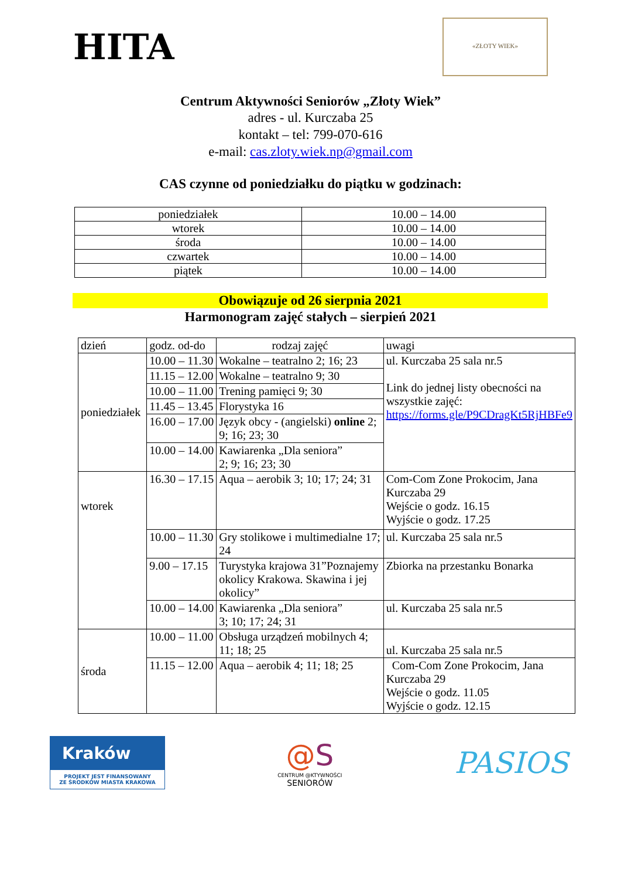HITA
«ZŁOTY WIEK»
Centrum Aktywności Seniorów „Złoty Wiek”
adres - ul. Kurczaba 25
kontakt – tel: 799-070-616
e-mail: cas.zloty.wiek.np@gmail.com
CAS czynne od poniedziałku do piątku w godzinach:
| poniedziałek | 10.00 – 14.00 |
| wtorek | 10.00 – 14.00 |
| środa | 10.00 – 14.00 |
| czwartek | 10.00 – 14.00 |
| piątek | 10.00 – 14.00 |
Obowiązuje od 26 sierpnia 2021
Harmonogram zajęć stałych – sierpień 2021
| dzień | godz. od-do | rodzaj zajęć | uwagi |
| --- | --- | --- | --- |
| poniedziałek | 10.00 – 11.30 | Wokalne – teatralno 2; 16; 23 | ul. Kurczaba 25 sala nr.5 Link do jednej listy obecności na wszystkie zajęć: https://forms.gle/P9CDragKt5RjHBFe9 |
| | 11.15 – 12.00 | Wokalne – teatralno 9; 30 | |
| | 10.00 – 11.00 | Trening pamięci 9; 30 | |
| | 11.45 – 13.45 | Florystyka 16 | |
| | 16.00 – 17.00 | Język obcy - (angielski) online 2; 9; 16; 23; 30 | |
| | 10.00 – 14.00 | Kawiarenka „Dla seniora” 2; 9; 16; 23; 30 | |
| wtorek | 16.30 – 17.15 | Aqua – aerobik 3; 10; 17; 24; 31 | Com-Com Zone Prokocim, Jana Kurczaba 29 Wejście o godz. 16.15 Wyjście o godz. 17.25 |
| | 10.00 – 11.30 | Gry stolikowe i multimedialne 17; 24 | ul. Kurczaba 25 sala nr.5 |
| | 9.00 – 17.15 | Turystyka krajowa 31”Poznajemy okolicy Krakowa. Skawina i jej okolicy” | Zbiorka na przestanku Bonarka |
| | 10.00 – 14.00 | Kawiarenka „Dla seniora” 3; 10; 17; 24; 31 | ul. Kurczaba 25 sala nr.5 |
| środa | 10.00 – 11.00 | Obsługa urządzeń mobilnych 4; 11; 18; 25 | ul. Kurczaba 25 sala nr.5 |
| | 11.15 – 12.00 | Aqua – aerobik 4; 11; 18; 25 | Com-Com Zone Prokocim, Jana Kurczaba 29 Wejście o godz. 11.05 Wyjście o godz. 12.15 |
Kraków
PROJEKT JEST FINANSOWANY
ZE ŚRODKÓW MIASTA KRAKOWA
@S
CENTRUM @KTYWNOŚCI
SENIORÓW
PASIOS